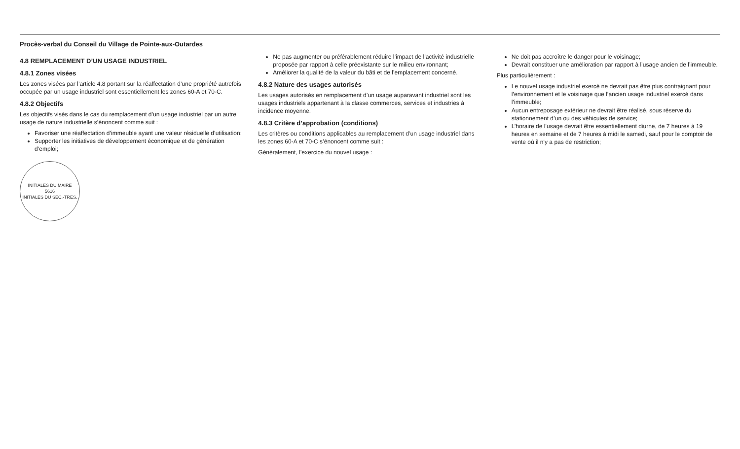Procès-verbal du Conseil du Village de Pointe-aux-Outardes
4.8 REMPLACEMENT D’UN USAGE INDUSTRIEL
4.8.1 Zones visées
Les zones visées par l’article 4.8 portant sur la réaffectation d’une propriété autrefois occupée par un usage industriel sont essentiellement les zones 60-A et 70-C.
4.8.2 Objectifs
Les objectifs visés dans le cas du remplacement d’un usage industriel par un autre usage de nature industrielle s’énoncent comme suit :
Favoriser une réaffectation d’immeuble ayant une valeur résiduelle d’utilisation;
Supporter les initiatives de développement économique et de génération d’emploi;
Ne pas augmenter ou préférablement réduire l’impact de l’activité industrielle proposée par rapport à celle préexistante sur le milieu environnant;
Améliorer la qualité de la valeur du bâti et de l’emplacement concerné.
4.8.2 Nature des usages autorisés
Les usages autorisés en remplacement d’un usage auparavant industriel sont les usages industriels appartenant à la classe commerces, services et industries à incidence moyenne.
4.8.3 Critère d’approbation (conditions)
Les critères ou conditions applicables au remplacement d’un usage industriel dans les zones 60-A et 70-C s’énoncent comme suit :
Généralement, l’exercice du nouvel usage :
Ne doit pas accroître le danger pour le voisinage;
Devrait constituer une amélioration par rapport à l’usage ancien de l’immeuble.
Plus particulièrement :
Le nouvel usage industriel exercé ne devrait pas être plus contraignant pour l’environnement et le voisinage que l’ancien usage industriel exercé dans l’immeuble;
Aucun entreposage extérieur ne devrait être réalisé, sous réserve du stationnement d’un ou des véhicules de service;
L’horaire de l’usage devrait être essentiellement diurne, de 7 heures à 19 heures en semaine et de 7 heures à midi le samedi, sauf pour le comptoir de vente où il n’y a pas de restriction;
INITIALES DU MAIRE
5616
INITIALES DU SEC.-TRES.